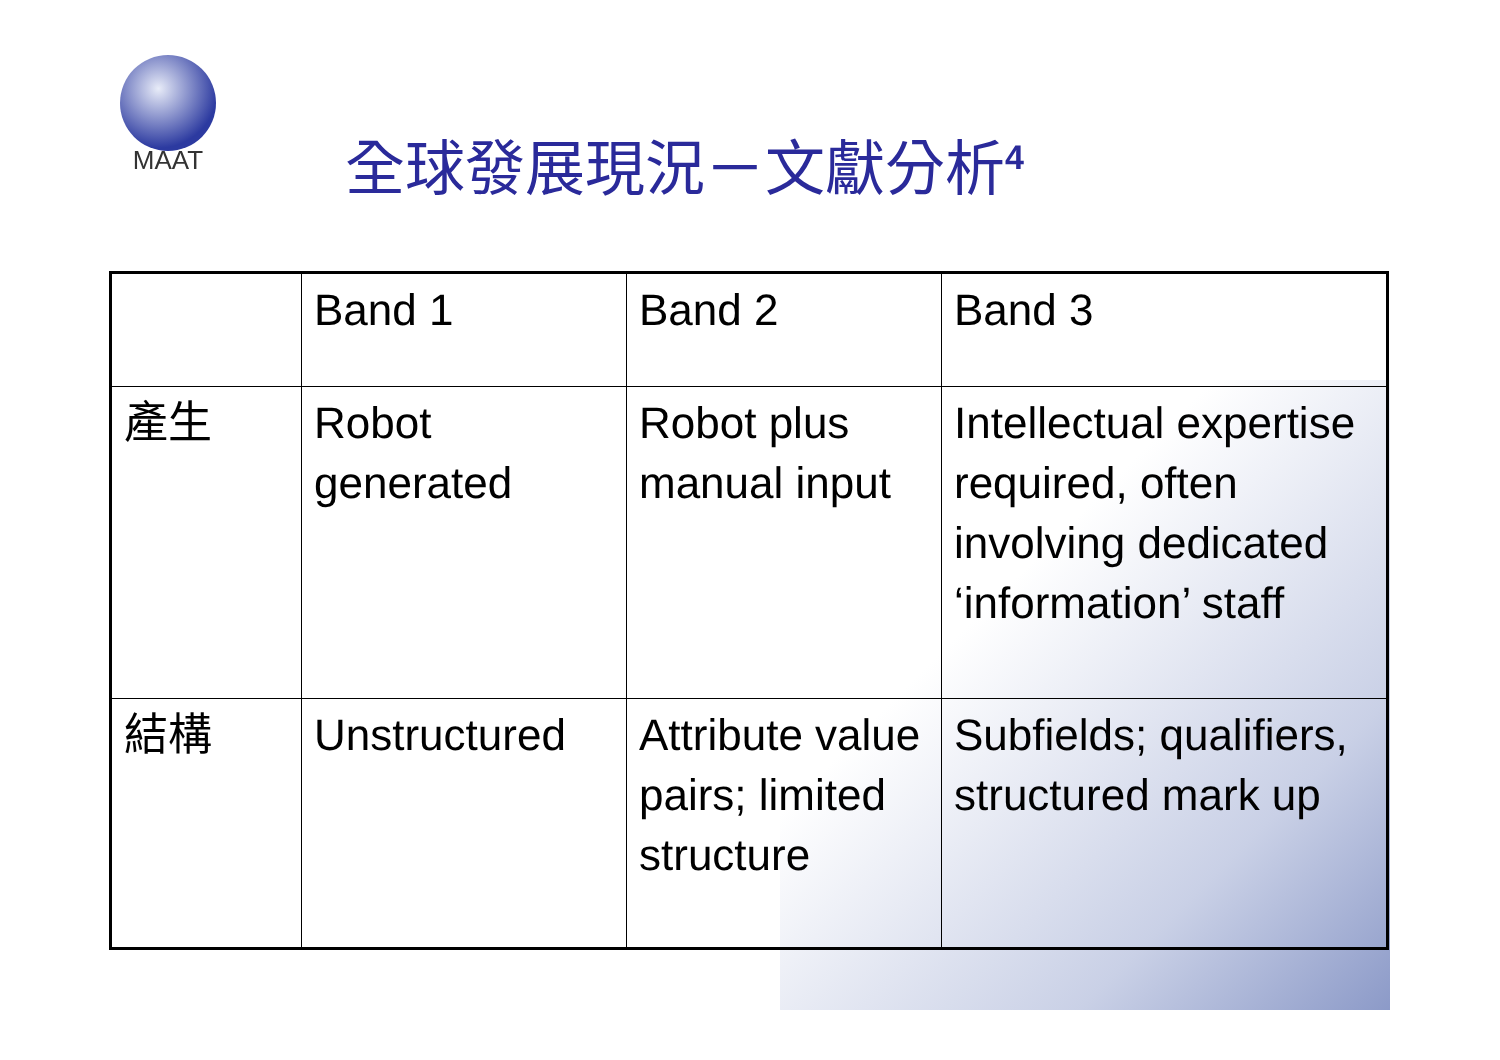MAAT
全球發展現況－文獻分析<sup>4</sup>
| | Band 1 | Band 2 | Band 3 |
| --- | --- | --- | --- |
| 產生 | Robot generated | Robot plus manual input | Intellectual expertise required, often involving dedicated ‘information’ staff |
| 結構 | Unstructured | Attribute value pairs; limited structure | Subfields; qualifiers, structured mark up |